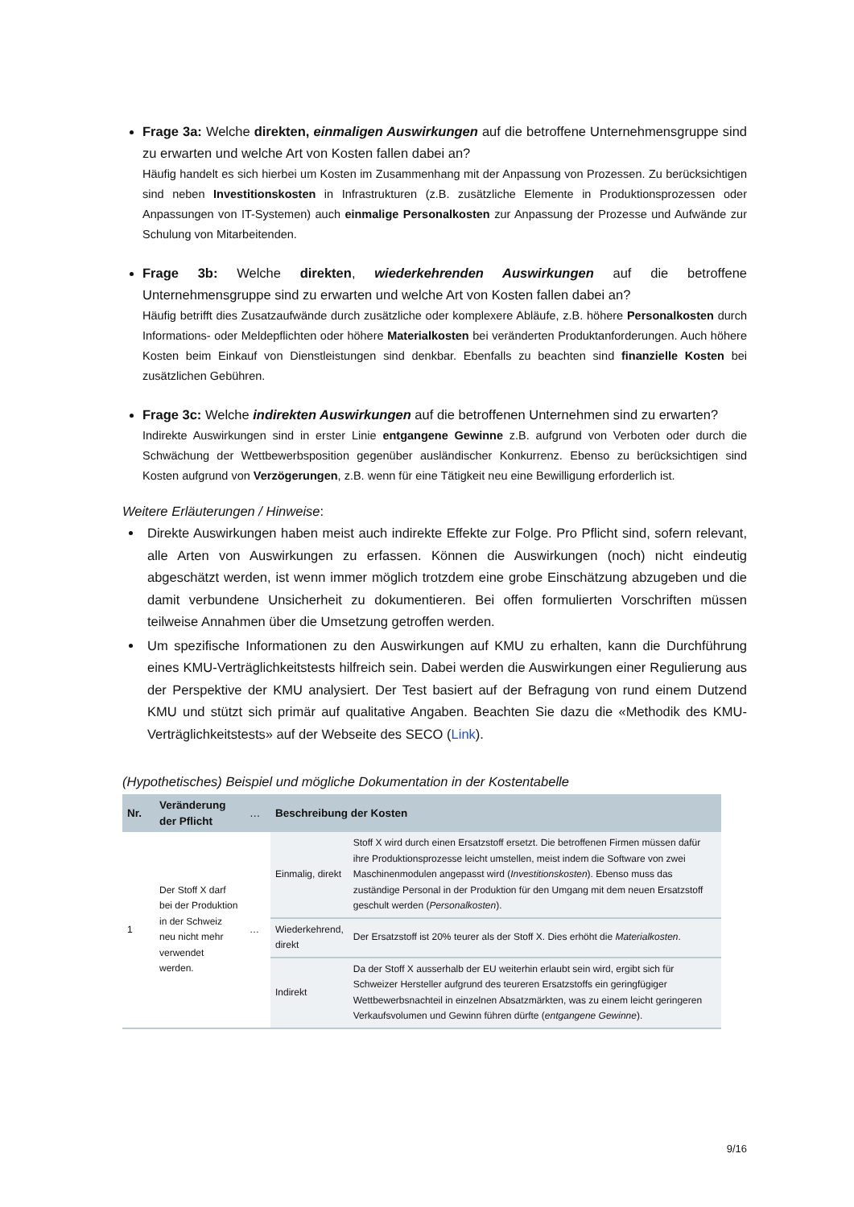Frage 3a: Welche direkten, einmaligen Auswirkungen auf die betroffene Unternehmens­gruppe sind zu erwarten und welche Art von Kosten fallen dabei an?
Häufig handelt es sich hierbei um Kosten im Zusammenhang mit der Anpassung von Prozessen. Zu berücksichtigen sind neben Investitionskosten in Infrastrukturen (z.B. zusätzliche Elemente in Produktionsprozessen oder Anpassungen von IT-Systemen) auch einmalige Personalkosten zur Anpassung der Prozesse und Aufwände zur Schulung von Mitarbeitenden.
Frage 3b: Welche direkten, wiederkehrenden Auswirkungen auf die betroffene Unternehmensgruppe sind zu erwarten und welche Art von Kosten fallen dabei an?
Häufig betrifft dies Zusatzaufwände durch zusätzliche oder komplexere Abläufe, z.B. höhere Personalkosten durch Informations- oder Meldepflichten oder höhere Materialkosten bei veränderten Produktanforderungen. Auch höhere Kosten beim Einkauf von Dienstleistungen sind denkbar. Ebenfalls zu beachten sind finanzielle Kosten bei zusätzlichen Gebühren.
Frage 3c: Welche indirekten Auswirkungen auf die betroffenen Unternehmen sind zu erwarten?
Indirekte Auswirkungen sind in erster Linie entgangene Gewinne z.B. aufgrund von Verboten oder durch die Schwächung der Wettbewerbsposition gegenüber ausländischer Konkurrenz. Ebenso zu berücksichtigen sind Kosten aufgrund von Verzögerungen, z.B. wenn für eine Tätigkeit neu eine Bewilligung erforderlich ist.
Weitere Erläuterungen / Hinweise:
Direkte Auswirkungen haben meist auch indirekte Effekte zur Folge. Pro Pflicht sind, sofern relevant, alle Arten von Auswirkungen zu erfassen. Können die Auswirkungen (noch) nicht eindeutig abgeschätzt werden, ist wenn immer möglich trotzdem eine grobe Einschätzung abzugeben und die damit verbundene Unsicherheit zu dokumentieren. Bei offen formulierten Vorschriften müssen teilweise Annahmen über die Umsetzung getroffen werden.
Um spezifische Informationen zu den Auswirkungen auf KMU zu erhalten, kann die Durchführung eines KMU-Verträglichkeitstests hilfreich sein. Dabei werden die Auswirkungen einer Regulierung aus der Perspektive der KMU analysiert. Der Test basiert auf der Befragung von rund einem Dutzend KMU und stützt sich primär auf qualitative Angaben. Beachten Sie dazu die «Methodik des KMU-Verträglichkeitstests» auf der Webseite des SECO (Link).
(Hypothetisches) Beispiel und mögliche Dokumentation in der Kostentabelle
| Nr. | Veränderung der Pflicht | … | Beschreibung der Kosten | |
| --- | --- | --- | --- | --- |
| 1 | Der Stoff X darf bei der Produktion in der Schweiz neu nicht mehr verwendet werden. | … | Einmalig, direkt | Stoff X wird durch einen Ersatzstoff ersetzt. Die betroffenen Firmen müssen dafür ihre Produktionsprozesse leicht umstellen, meist indem die Software von zwei Maschinenmodulen angepasst wird ( Investitionskosten ). Ebenso muss das zuständige Personal in der Produktion für den Umgang mit dem neuen Ersatzstoff geschult werden ( Personalkosten ). |
| | | | Wiederkehrend, direkt | Der Ersatzstoff ist 20% teurer als der Stoff X. Dies erhöht die Materialkosten . |
| | | | Indirekt | Da der Stoff X ausserhalb der EU weiterhin erlaubt sein wird, ergibt sich für Schweizer Hersteller aufgrund des teureren Ersatzstoffs ein geringfügiger Wettbewerbsnachteil in einzelnen Absatzmärkten, was zu einem leicht geringeren Verkaufsvolumen und Gewinn führen dürfte ( entgangene Gewinne ). |
9/16